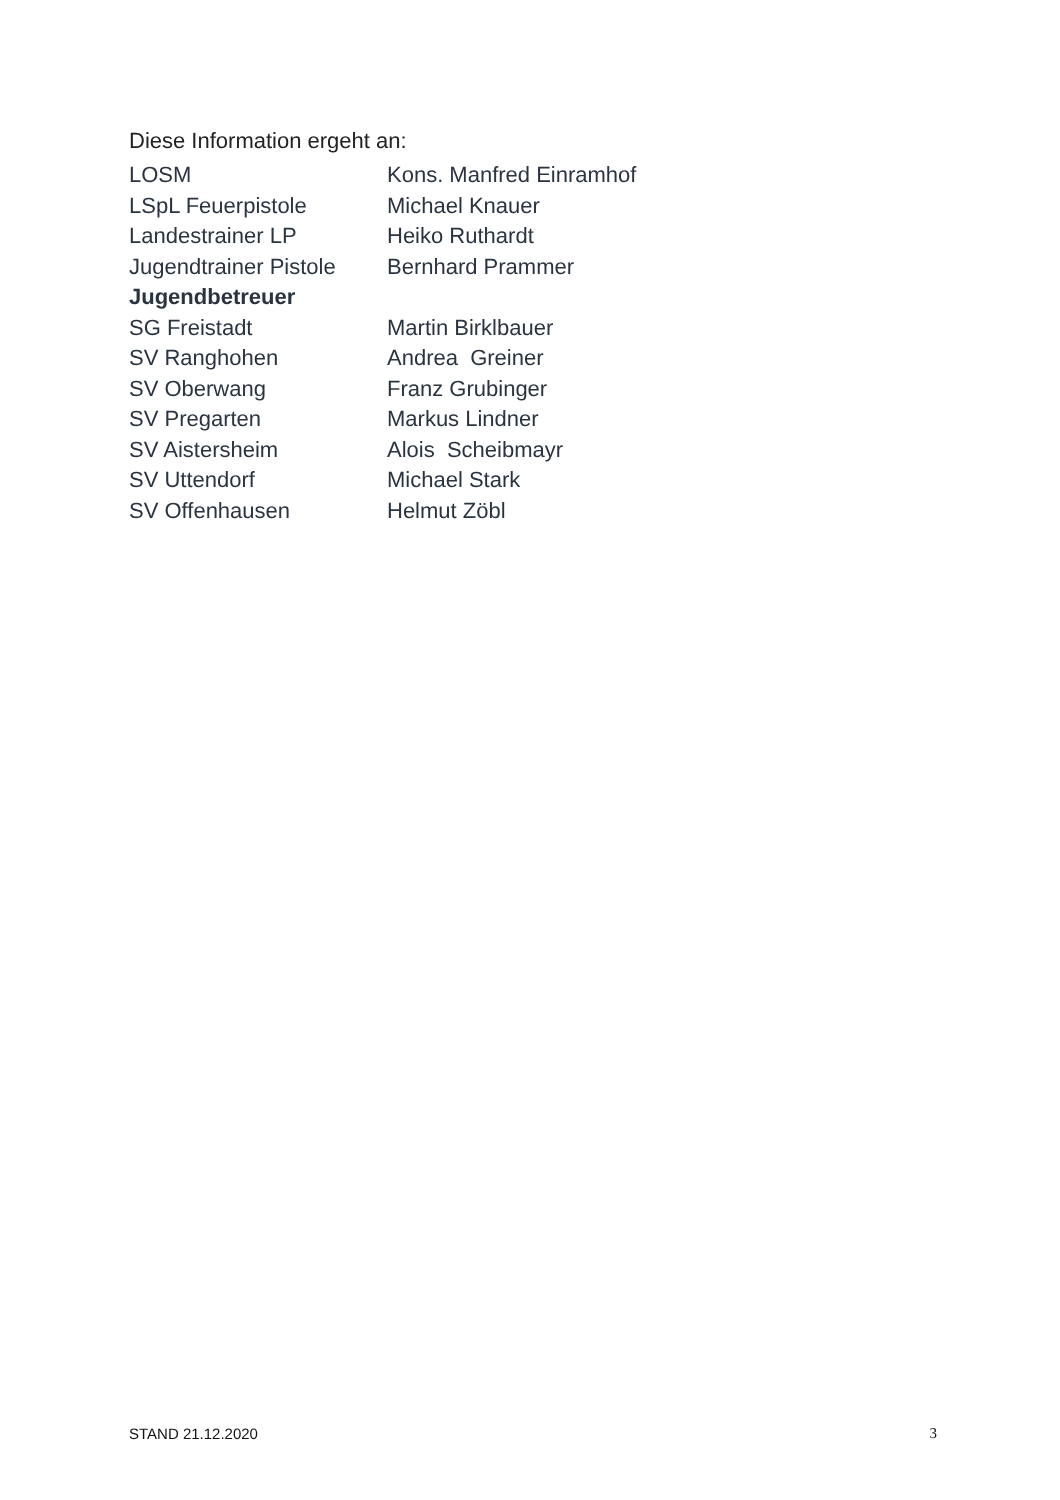Diese Information ergeht an:
| LOSM | Kons. Manfred Einramhof |
| LSpL Feuerpistole | Michael Knauer |
| Landestrainer LP | Heiko Ruthardt |
| Jugendtrainer Pistole | Bernhard Prammer |
| Jugendbetreuer | |
| SG Freistadt | Martin Birklbauer |
| SV Ranghohen | Andrea Greiner |
| SV Oberwang | Franz Grubinger |
| SV Pregarten | Markus Lindner |
| SV Aistersheim | Alois Scheibmayr |
| SV Uttendorf | Michael Stark |
| SV Offenhausen | Helmut Zöbl |
STAND 21.12.2020 3